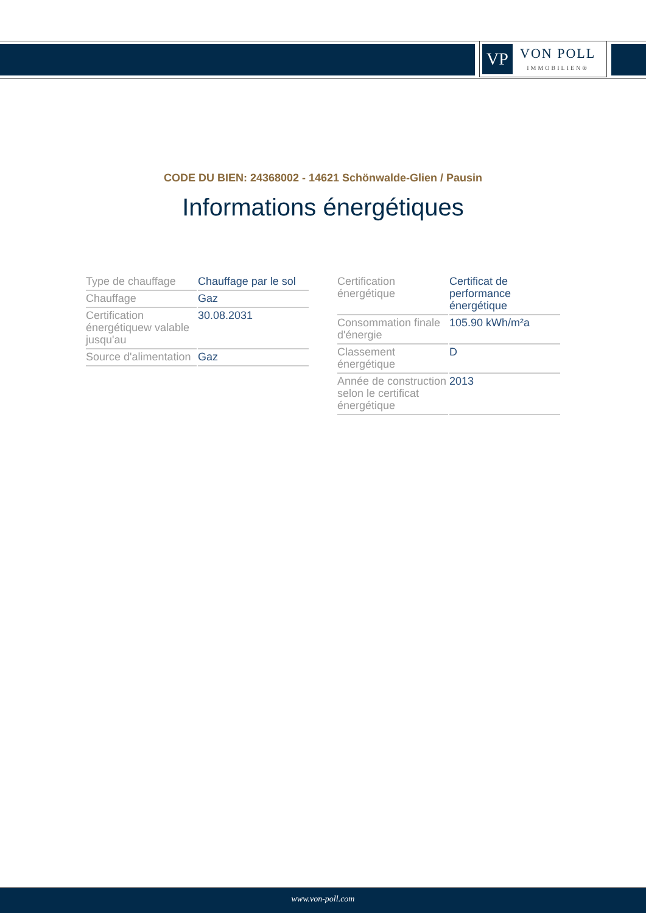VP
VON POLL
IMMOBILIEN®
CODE DU BIEN: 24368002 - 14621 Schönwalde-Glien / Pausin
Informations énergétiques
| Type de chauffage | Chauffage par le sol |
| Chauffage | Gaz |
| Certification énergétiquew valable jusqu'au | 30.08.2031 |
| Source d'alimentation | Gaz |
| Certification énergétique | Certificat de performance énergétique |
| Consommation finale d'énergie | 105.90 kWh/m²a |
| Classement énergétique | D |
| Année de construction selon le certificat énergétique | 2013 |
www.von-poll.com